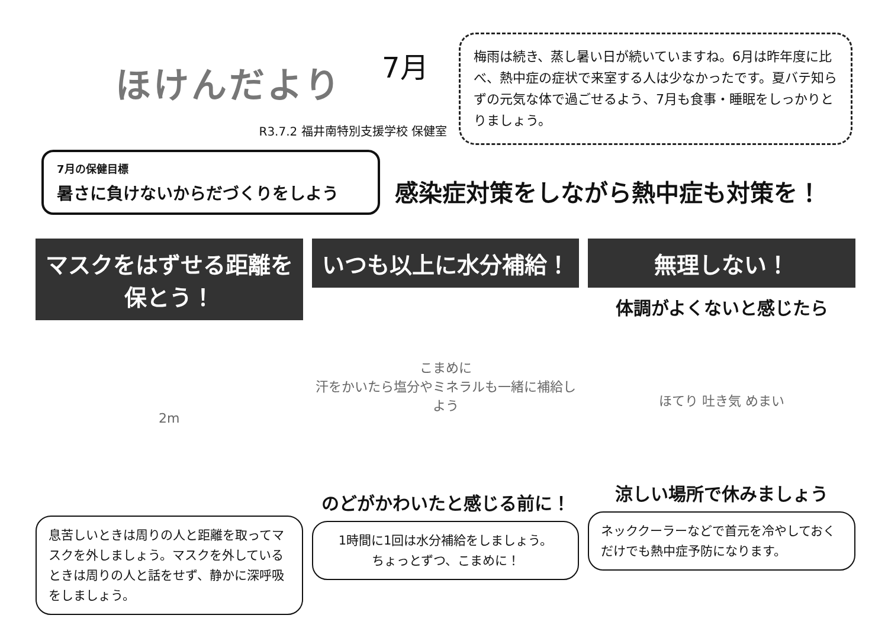ほけんだより
7月
R3.7.2 福井南特別支援学校 保健室
梅雨は続き、蒸し暑い日が続いていますね。6月は昨年度に比べ、熱中症の症状で来室する人は少なかったです。夏バテ知らずの元気な体で過ごせるよう、7月も食事・睡眠をしっかりとりましょう。
7月の保健目標
暑さに負けないからだづくりをしよう
感染症対策をしながら熱中症も対策を！
マスクをはずせる距離を保とう！
2m
息苦しいときは周りの人と距離を取ってマスクを外しましょう。マスクを外しているときは周りの人と話をせず、静かに深呼吸をしましょう。
いつも以上に水分補給！
こまめに
汗をかいたら塩分やミネラルも一緒に補給しよう
のどがかわいたと感じる前に！
1時間に1回は水分補給をしましょう。
ちょっとずつ、こまめに！
無理しない！
体調がよくないと感じたら
ほてり 吐き気 めまい
涼しい場所で休みましょう
ネッククーラーなどで首元を冷やしておくだけでも熱中症予防になります。